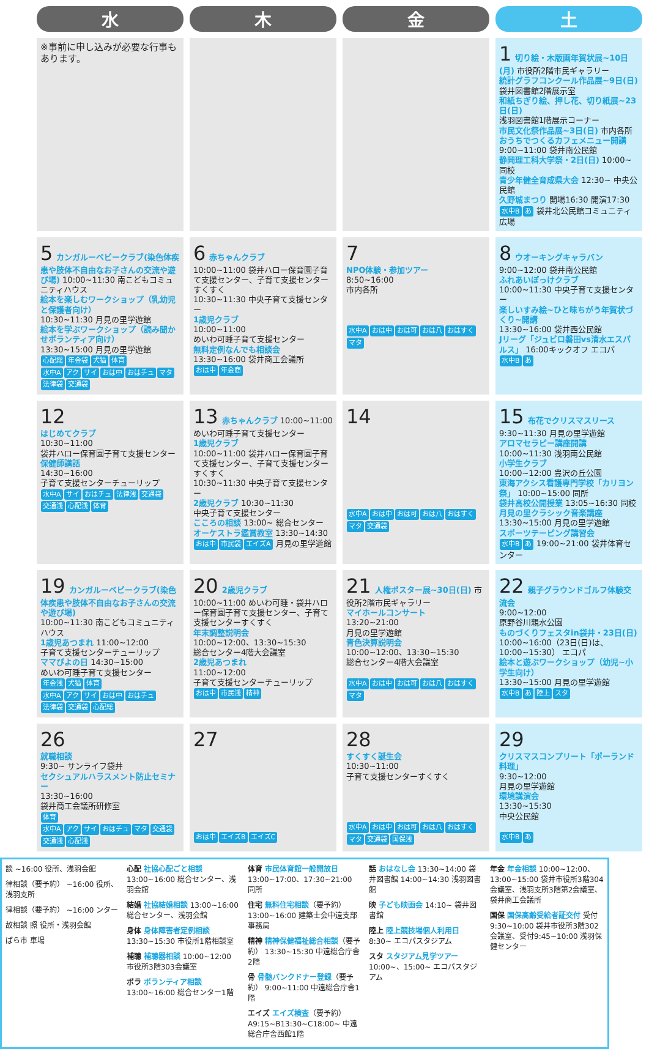| 水 | 木 | 金 | 土 |
| --- | --- | --- | --- |
| ※事前に申し込みが必要な行事もあります。 | | | 1 切り絵・木版画年賀状展~10日(月) 市役所2階市民ギャラリー 統計グラフコンクール作品展~9日(日) 袋井図書館2階展示室 和紙ちぎり絵、押し花、切り紙展~23日(日) 浅羽図書館1階展示コーナー 市民文化祭作品展~3日(日) 市内各所 おうちでつくるカフェメニュー開講 9:00~11:00 袋井南公民館 静岡理工科大学祭・2日(日) 10:00~ 同校 青少年健全育成県大会 12:30~ 中央公民館 久野城まつり 開場16:30 開演17:30 水中B あ 袋井北公民館コミュニティ広場 |
| 5 カンガルーベビークラブ(染色体疾患や肢体不自由なお子さんの交流や遊び場) 10:00~11:30 南こどもコミュニティハウス 絵本を楽しむワークショップ（乳幼児と保護者向け） 10:30~11:30 月見の里学遊館 絵本を学ぶワークショップ（読み聞かせボランティア向け） 13:30~15:00 月見の里学遊館 心配総 年金袋 犬猫 体育 水中A アク サイ おは中 おはチュ マタ 法律袋 交通袋 | 6 赤ちゃんクラブ 10:00~11:00 袋井ハロー保育園子育て支援センター、子育て支援センターすくすく 10:30~11:30 中央子育て支援センター 1歳児クラブ 10:00~11:00 めいわ可睡子育て支援センター 無料定例なんでも相談会 13:30~16:00 袋井商工会議所 おは中 年金商 | 7 NPO体験・参加ツアー 8:50~16:00 市内各所 水中A おは中 おは可 おは八 おはすく マタ | 8 ウオーキングキャラバン 9:00~12:00 袋井南公民館 ふれあいぽっけクラブ 10:00~11:30 中央子育て支援センター 楽しいすみ絵~ひと味ちがう年賀状づくり~開講 13:30~16:00 袋井西公民館 Jリーグ「ジュビロ磐田vs清水エスパルス」 16:00キックオフ エコパ 水中B あ |
| 12 はじめてクラブ 10:30~11:00 袋井ハロー保育園子育て支援センター 保健師講話 14:30~16:00 子育て支援センターチューリップ 水中A サイ おはチュ 法律浅 交通袋 交通浅 心配浅 体育 | 13 赤ちゃんクラブ 10:00~11:00 めいわ可睡子育て支援センター 1歳児クラブ 10:00~11:00 袋井ハロー保育園子育て支援センター、子育て支援センターすくすく 10:30~11:30 中央子育て支援センター 2歳児クラブ 10:30~11:30 中央子育て支援センター こころの相談 13:00~ 総合センター オーケストラ鑑賞教室 13:30~14:30 おは中 市民袋 エイズA 月見の里学遊館 | 14 水中A おは中 おは可 おは八 おはすく マタ 交通袋 | 15 布花でクリスマスリース 9:30~11:30 月見の里学遊館 アロマセラピー講座開講 10:00~11:30 浅羽南公民館 小学生クラブ 10:00~12:00 豊沢の丘公園 東海アクシス看護専門学校「カリヨン祭」 10:00~15:00 同所 袋井高校公開授業 13:05~16:30 同校 月見の里クラシック音楽講座 13:30~15:00 月見の里学遊館 スポーツテーピング講習会 水中B あ 19:00~21:00 袋井体育センター |
| 19 カンガルーベビークラブ(染色体疾患や肢体不自由なお子さんの交流や遊び場) 10:00~11:30 南こどもコミュニティハウス 1歳児あつまれ 11:00~12:00 子育て支援センターチューリップ ママぴよの日 14:30~15:00 めいわ可睡子育て支援センター 年金浅 犬猫 体育 水中A アク サイ おは中 おはチュ 法律袋 交通袋 心配総 | 20 2歳児クラブ 10:00~11:00 めいわ可睡・袋井ハロー保育園子育て支援センター、子育て支援センターすくすく 年末調整説明会 10:00~12:00、13:30~15:30 総合センター4階大会議室 2歳児あつまれ 11:00~12:00 子育て支援センターチューリップ おは中 市民浅 精神 | 21 人権ポスター展~30日(日) 市役所2階市民ギャラリー マイホールコンサート 13:20~21:00 月見の里学遊館 青色決算説明会 10:00~12:00、13:30~15:30 総合センター4階大会議室 水中A おは中 おは可 おは八 おはすく マタ | 22 親子グラウンドゴルフ体験交流会 9:00~12:00 原野谷川親水公園 ものづくりフェスタin袋井・23日(日) 10:00~16:00（23日(日)は、10:00~15:30） エコパ 絵本と遊ぶワークショップ（幼児~小学生向け） 13:30~15:00 月見の里学遊館 水中B あ 陸上 スタ |
| 26 就職相談 9:30~ サンライフ袋井 セクシュアルハラスメント防止セミナー 13:30~16:00 袋井商工会議所研修室 体育 水中A アク サイ おはチュ マタ 交通袋 交通浅 心配浅 | 27 おは中 エイズB エイズC | 28 すくすく誕生会 10:30~11:00 子育て支援センターすくすく 水中A おは中 おは可 おは八 おはすく マタ 交通袋 国保浅 | 29 クリスマスコンプリート「ポーランド料理」 9:30~12:00 月見の里学遊館 環境講演会 13:30~15:30 中央公民館 水中B あ |
談 ~16:00 役所、浅羽会館
律相談（要予約） ~16:00 役所、浅羽支所
律相談（要予約） ~16:00 ンター
故相談 照 役所・浅羽会館
ばら市 車場
心配 社協心配ごと相談 13:00~16:00 総合センター、浅羽会館
結婚 社協結婚相談 13:00~16:00 総合センター、浅羽会館
身体 身体障害者定例相談 13:30~15:30 市役所1階相談室
補聴 補聴器相談 10:00~12:00 市役所3階303会議室
ボラ ボランティア相談 13:00~16:00 総合センター1階
体育 市民体育館一般開放日 13:00~17:00、17:30~21:00 同所
住宅 無料住宅相談（要予約） 13:00~16:00 建築士会中遠支部事務局
精神 精神保健福祉総合相談（要予約） 13:30~15:30 中遠総合庁舎2階
骨 骨髄バンクドナー登録（要予約） 9:00~11:00 中遠総合庁舎1階
エイズ エイズ検査（要予約） A9:15~B13:30~C18:00~ 中遠総合庁舎西館1階
話 おはなし会 13:30~14:00 袋井図書館 14:00~14:30 浅羽図書館
映 子ども映画会 14:10~ 袋井図書館
陸上 陸上競技場個人利用日 8:30~ エコパスタジアム
スタ スタジアム見学ツアー 10:00~、15:00~ エコパスタジアム
年金 年金相談 10:00~12:00、13:00~15:00 袋井市役所3階304会議室、浅羽支所3階第2会議室、袋井商工会議所
国保 国保高齢受給者証交付 受付9:30~10:00 袋井市役所3階302会議室、受付9:45~10:00 浅羽保健センター